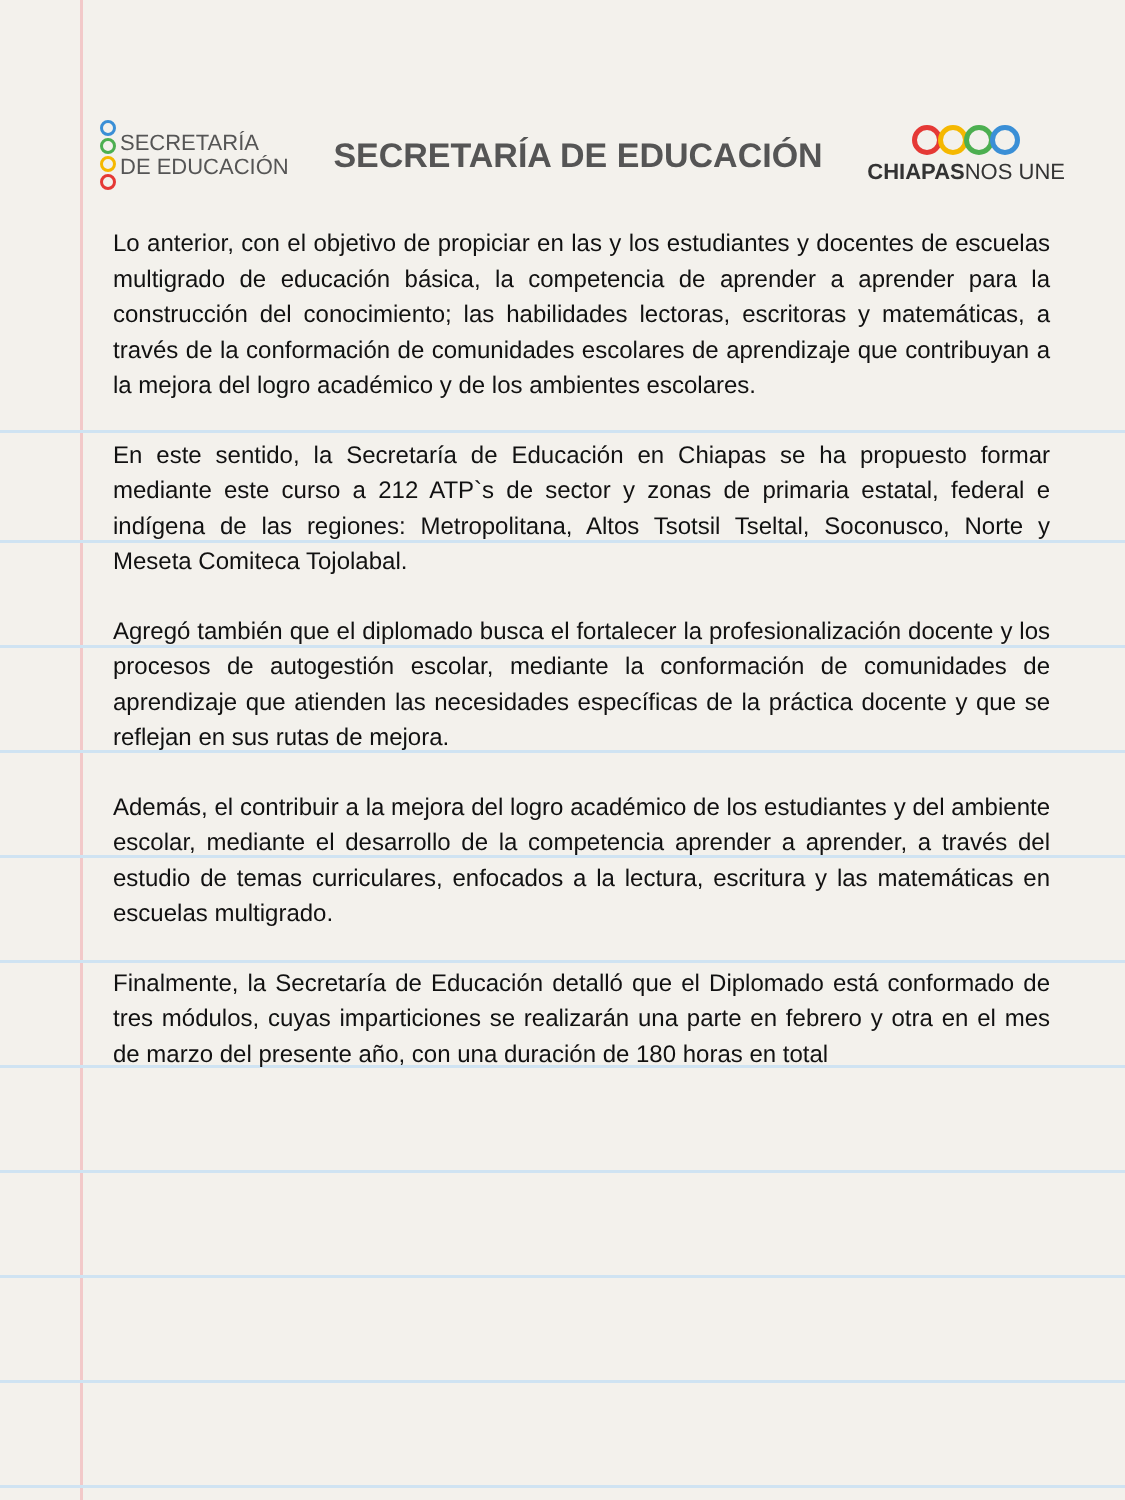SECRETARÍA
DE EDUCACIÓN
SECRETARÍA DE EDUCACIÓN
CHIAPASNOS UNE
Lo anterior, con el objetivo de propiciar en las y los estudiantes y docentes de escuelas multigrado de educación básica, la competencia de aprender a aprender para la construcción del conocimiento; las habilidades lectoras, escritoras y matemáticas, a través de la conformación de comunidades escolares de aprendizaje que contribuyan a la mejora del logro académico y de los ambientes escolares.
En este sentido, la Secretaría de Educación en Chiapas se ha propuesto formar mediante este curso a 212 ATP`s de sector y zonas de primaria estatal, federal e indígena de las regiones: Metropolitana, Altos Tsotsil Tseltal, Soconusco, Norte y Meseta Comiteca Tojolabal.
Agregó también que el diplomado busca el fortalecer la profesionalización docente y los procesos de autogestión escolar, mediante la conformación de comunidades de aprendizaje que atienden las necesidades específicas de la práctica docente y que se reflejan en sus rutas de mejora.
Además, el contribuir a la mejora del logro académico de los estudiantes y del ambiente escolar, mediante el desarrollo de la competencia aprender a aprender, a través del estudio de temas curriculares, enfocados a la lectura, escritura y las matemáticas en escuelas multigrado.
Finalmente, la Secretaría de Educación detalló que el Diplomado está conformado de tres módulos, cuyas imparticiones se realizarán una parte en febrero y otra en el mes de marzo del presente año, con una duración de 180 horas en total